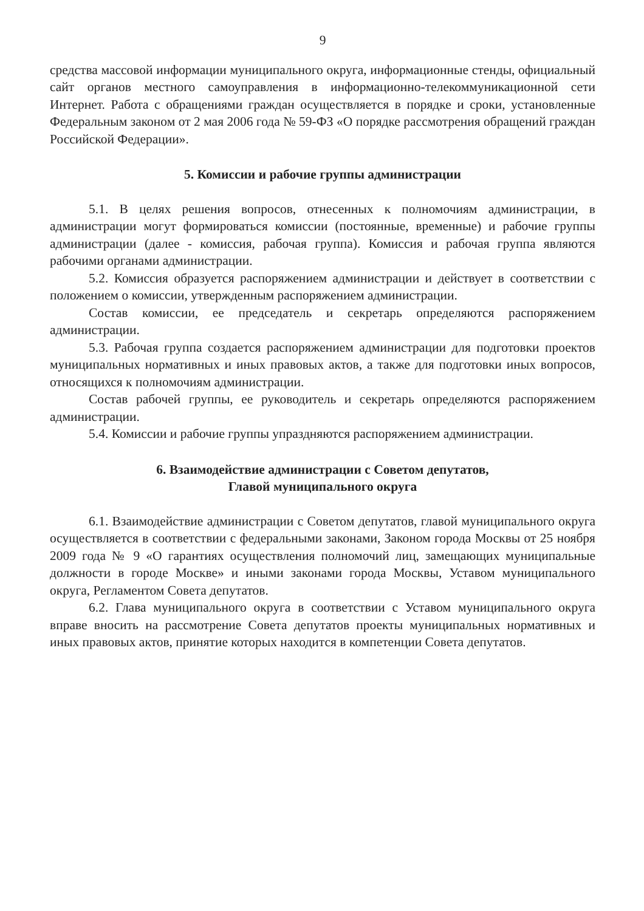9
средства массовой информации муниципального округа, информационные стенды, официальный сайт органов местного самоуправления в информационно-телекоммуникационной сети Интернет. Работа с обращениями граждан осуществляется в порядке и сроки, установленные Федеральным законом от 2 мая 2006 года № 59-ФЗ «О порядке рассмотрения обращений граждан Российской Федерации».
5. Комиссии и рабочие группы администрации
5.1. В целях решения вопросов, отнесенных к полномочиям администрации, в администрации могут формироваться комиссии (постоянные, временные) и рабочие группы администрации (далее - комиссия, рабочая группа). Комиссия и рабочая группа являются рабочими органами администрации.
5.2. Комиссия образуется распоряжением администрации и действует в соответствии с положением о комиссии, утвержденным распоряжением администрации.
Состав комиссии, ее председатель и секретарь определяются распоряжением администрации.
5.3. Рабочая группа создается распоряжением администрации для подготовки проектов муниципальных нормативных и иных правовых актов, а также для подготовки иных вопросов, относящихся к полномочиям администрации.
Состав рабочей группы, ее руководитель и секретарь определяются распоряжением администрации.
5.4. Комиссии и рабочие группы упраздняются распоряжением администрации.
6. Взаимодействие администрации с Советом депутатов,
Главой муниципального округа
6.1. Взаимодействие администрации с Советом депутатов, главой муниципального округа осуществляется в соответствии с федеральными законами, Законом города Москвы от 25 ноября 2009 года № 9 «О гарантиях осуществления полномочий лиц, замещающих муниципальные должности в городе Москве» и иными законами города Москвы, Уставом муниципального округа, Регламентом Совета депутатов.
6.2. Глава муниципального округа в соответствии с Уставом муниципального округа вправе вносить на рассмотрение Совета депутатов проекты муниципальных нормативных и иных правовых актов, принятие которых находится в компетенции Совета депутатов.